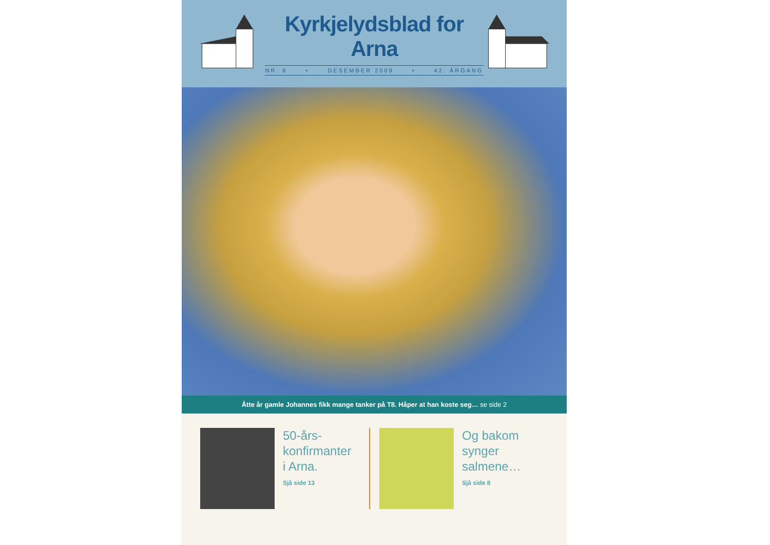Kyrkjelydsblad for Arna
NR. 6 • DESEMBER 2009 • 42. ÅRGANG
Åtte år gamle Johannes fikk mange tanker på T8. Håper at han koste seg… se side 2
50-års-
konfirmanter
i Arna.
Sjå side 13
Og bakom
synger
salmene…
Sjå side 8